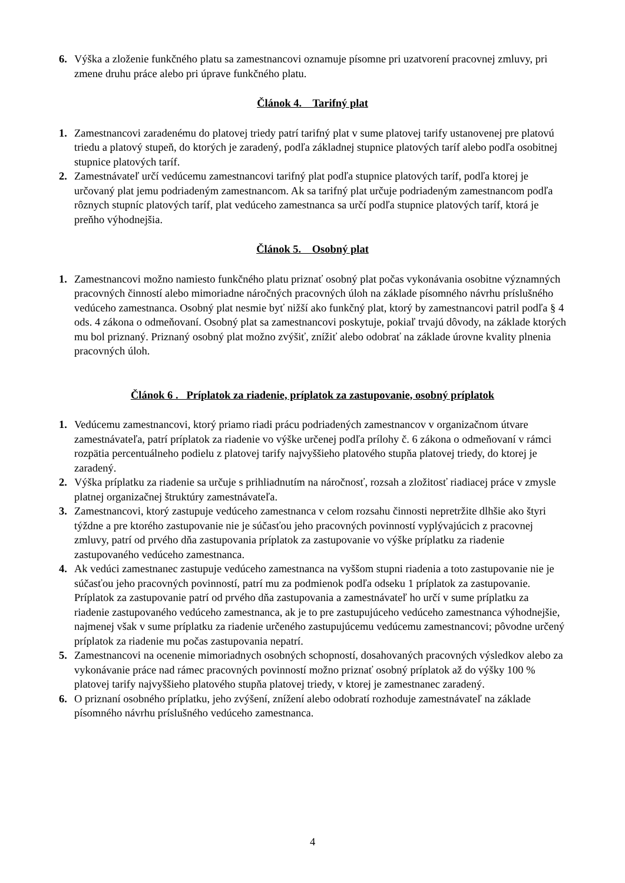6. Výška a zloženie funkčného platu sa zamestnancovi oznamuje písomne pri uzatvorení pracovnej zmluvy, pri zmene druhu práce alebo pri úprave funkčného platu.
Článok 4. Tarifný plat
1. Zamestnancovi zaradenému do platovej triedy patrí tarifný plat v sume platovej tarify ustanovenej pre platovú triedu a platový stupeň, do ktorých je zaradený, podľa základnej stupnice platových taríf alebo podľa osobitnej stupnice platových taríf.
2. Zamestnávateľ určí vedúcemu zamestnancovi tarifný plat podľa stupnice platových taríf, podľa ktorej je určovaný plat jemu podriadeným zamestnancom. Ak sa tarifný plat určuje podriadeným zamestnancom podľa rôznych stupníc platových taríf, plat vedúceho zamestnanca sa určí podľa stupnice platových taríf, ktorá je preňho výhodnejšia.
Článok 5. Osobný plat
1. Zamestnancovi možno namiesto funkčného platu priznať osobný plat počas vykonávania osobitne významných pracovných činností alebo mimoriadne náročných pracovných úloh na základe písomného návrhu príslušného vedúceho zamestnanca. Osobný plat nesmie byť nižší ako funkčný plat, ktorý by zamestnancovi patril podľa § 4 ods. 4 zákona o odmeňovaní. Osobný plat sa zamestnancovi poskytuje, pokiaľ trvajú dôvody, na základe ktorých mu bol priznaný. Priznaný osobný plat možno zvýšiť, znížiť alebo odobrať na základe úrovne kvality plnenia pracovných úloh.
Článok 6 . Príplatok za riadenie, príplatok za zastupovanie, osobný príplatok
1. Vedúcemu zamestnancovi, ktorý priamo riadi prácu podriadených zamestnancov v organizačnom útvare zamestnávateľa, patrí príplatok za riadenie vo výške určenej podľa prílohy č. 6 zákona o odmeňovaní v rámci rozpätia percentuálneho podielu z platovej tarify najvyššieho platového stupňa platovej triedy, do ktorej je zaradený.
2. Výška príplatku za riadenie sa určuje s prihliadnutím na náročnosť, rozsah a zložitosť riadiacej práce v zmysle platnej organizačnej štruktúry zamestnávateľa.
3. Zamestnancovi, ktorý zastupuje vedúceho zamestnanca v celom rozsahu činnosti nepretržite dlhšie ako štyri týždne a pre ktorého zastupovanie nie je súčasťou jeho pracovných povinností vyplývajúcich z pracovnej zmluvy, patrí od prvého dňa zastupovania príplatok za zastupovanie vo výške príplatku za riadenie zastupovaného vedúceho zamestnanca.
4. Ak vedúci zamestnanec zastupuje vedúceho zamestnanca na vyššom stupni riadenia a toto zastupovanie nie je súčasťou jeho pracovných povinností, patrí mu za podmienok podľa odseku 1 príplatok za zastupovanie. Príplatok za zastupovanie patrí od prvého dňa zastupovania a zamestnávateľ ho určí v sume príplatku za riadenie zastupovaného vedúceho zamestnanca, ak je to pre zastupujúceho vedúceho zamestnanca výhodnejšie, najmenej však v sume príplatku za riadenie určeného zastupujúcemu vedúcemu zamestnancovi; pôvodne určený príplatok za riadenie mu počas zastupovania nepatrí.
5. Zamestnancovi na ocenenie mimoriadnych osobných schopností, dosahovaných pracovných výsledkov alebo za vykonávanie práce nad rámec pracovných povinností možno priznať osobný príplatok až do výšky 100 % platovej tarify najvyššieho platového stupňa platovej triedy, v ktorej je zamestnanec zaradený.
6. O priznaní osobného príplatku, jeho zvýšení, znížení alebo odobratí rozhoduje zamestnávateľ na základe písomného návrhu príslušného vedúceho zamestnanca.
4